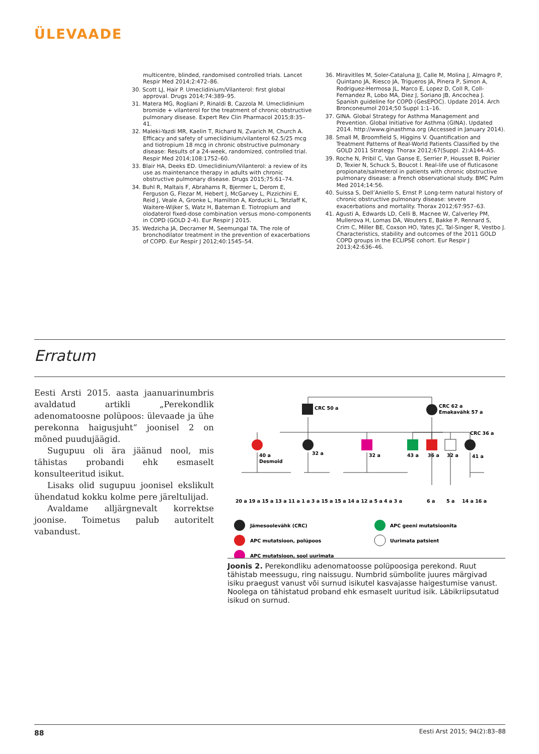ÜLEVAADE
multicentre, blinded, randomised controlled trials. Lancet Respir Med 2014;2:472–86.
30. Scott LJ, Hair P. Umeclidinium/Vilanterol: first global approval. Drugs 2014;74:389–95.
31. Matera MG, Rogliani P, Rinaldi B, Cazzola M. Umeclidinium bromide + vilanterol for the treatment of chronic obstructive pulmonary disease. Expert Rev Clin Pharmacol 2015;8:35–41.
32. Maleki-Yazdi MR, Kaelin T, Richard N, Zvarich M, Church A. Efficacy and safety of umeclidinium/vilanterol 62.5/25 mcg and tiotropium 18 mcg in chronic obstructive pulmonary disease: Results of a 24-week, randomized, controlled trial. Respir Med 2014;108:1752–60.
33. Blair HA, Deeks ED. Umeclidinium/Vilanterol: a review of its use as maintenance therapy in adults with chronic obstructive pulmonary disease. Drugs 2015;75:61–74.
34. Buhl R, Maltais F, Abrahams R, Bjermer L, Derom E, Ferguson G, Flezar M, Hebert J, McGarvey L, Pizzichini E, Reid J, Veale A, Gronke L, Hamilton A, Korducki L, Tetzlaff K, Waitere-Wijker S, Watz H, Bateman E. Tiotropium and olodaterol fixed-dose combination versus mono-components in COPD (GOLD 2-4). Eur Respir J 2015.
35. Wedzicha JA, Decramer M, Seemungal TA. The role of bronchodilator treatment in the prevention of exacerbations of COPD. Eur Respir J 2012;40:1545–54.
36. Miravitlles M, Soler-Cataluna JJ, Calle M, Molina J, Almagro P, Quintano JA, Riesco JA, Trigueros JA, Pinera P, Simon A, Rodriguez-Hermosa JL, Marco E, Lopez D, Coll R, Coll-Fernandez R, Lobo MA, Diez J, Soriano JB, Ancochea J. Spanish guideline for COPD (GesEPOC). Update 2014. Arch Bronconeumol 2014;50 Suppl 1:1–16.
37. GINA. Global Strategy for Asthma Management and Prevention. Global Initiative for Asthma (GINA). Updated 2014. http://www.ginasthma.org (Accessed in January 2014).
38. Small M, Broomfield S, Higgins V. Quantification and Treatment Patterns of Real-World Patients Classified by the GOLD 2011 Strategy. Thorax 2012;67(Suppl. 2):A144–A5.
39. Roche N, Pribil C, Van Ganse E, Serrier P, Housset B, Poirier D, Texier N, Schuck S, Boucot I. Real-life use of fluticasone propionate/salmeterol in patients with chronic obstructive pulmonary disease: a French observational study. BMC Pulm Med 2014;14:56.
40. Suissa S, Dell’Aniello S, Ernst P. Long-term natural history of chronic obstructive pulmonary disease: severe exacerbations and mortality. Thorax 2012;67:957–63.
41. Agusti A, Edwards LD, Celli B, Macnee W, Calverley PM, Mullerova H, Lomas DA, Wouters E, Bakke P, Rennard S, Crim C, Miller BE, Coxson HO, Yates JC, Tal-Singer R, Vestbo J. Characteristics, stability and outcomes of the 2011 GOLD COPD groups in the ECLIPSE cohort. Eur Respir J 2013;42:636–46.
Erratum
Eesti Arsti 2015. aasta jaanuarinumbris avaldatud artikli „Perekondlik adenomatoosne polüpoos: ülevaade ja ühe perekonna haigusjuht“ joonisel 2 on mõned puudujäägid.
Sugupuu oli ära jäänud nool, mis tähistas probandi ehk esmaselt konsulteeritud isikut.
Lisaks olid sugupuu joonisel ekslikult ühendatud kokku kolme pere järeltulijad.
Avaldame alljärgnevalt korrektse joonise. Toimetus palub autoritelt vabandust.
CRC 50 a
CRC 62 a
Emakavähk 57 a
CRC 36 a
40 a
Desmoid
32 a
32 a
43 a
36 a
32 a
41 a
20 a 19 a 15 a 13 a 11 a 1 a 3 a 15 a 15 a 14 a 12 a 5 a 4 a 3 a
6 a
5 a
14 a 16 a
Jämesoolevähk (CRC)
APC mutatsioon, polüpoos
APC mutatsioon, sool uurimata
APC geeni mutatsioonita
Uurimata patsient
Joonis 2. Perekondliku adenomatoosse polüpoosiga perekond. Ruut tähistab meessugu, ring naissugu. Numbrid sümbolite juures märgivad isiku praegust vanust või surnud isikutel kasvajasse haigestumise vanust. Noolega on tähistatud proband ehk esmaselt uuritud isik. Läbikriipsutatud isikud on surnud.
88 Eesti Arst 2015; 94(2):83–88